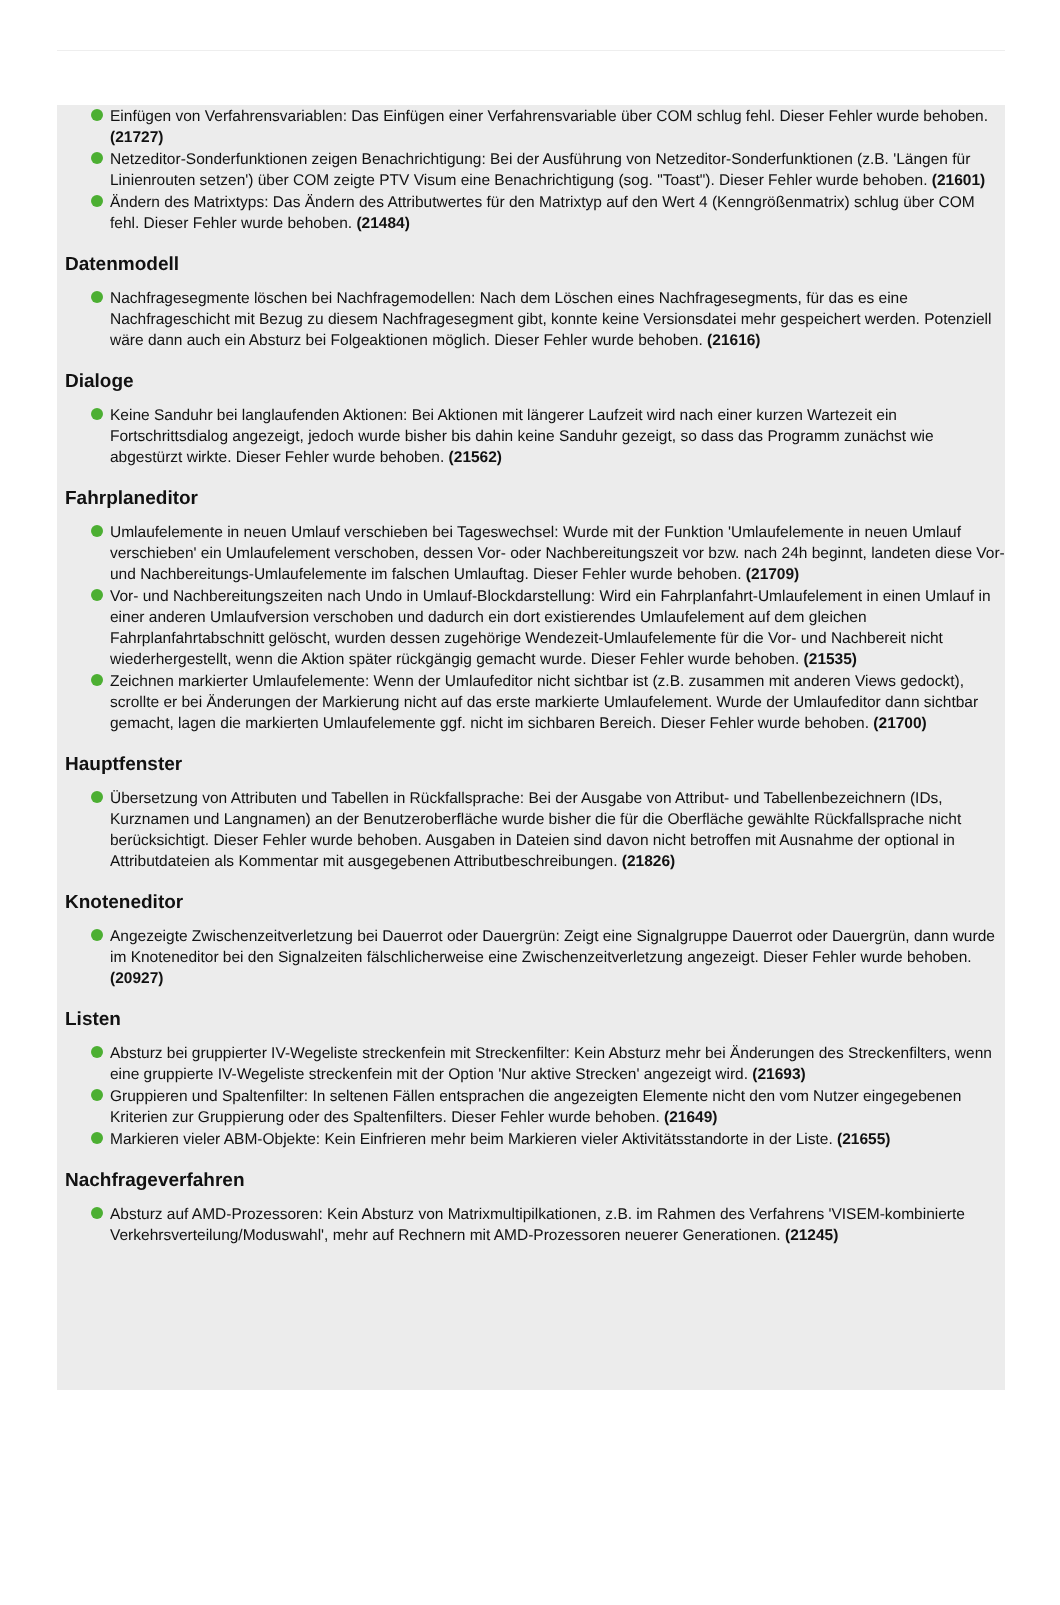Einfügen von Verfahrensvariablen: Das Einfügen einer Verfahrensvariable über COM schlug fehl. Dieser Fehler wurde behoben. (21727)
Netzeditor-Sonderfunktionen zeigen Benachrichtigung: Bei der Ausführung von Netzeditor-Sonderfunktionen (z.B. 'Längen für Linienrouten setzen') über COM zeigte PTV Visum eine Benachrichtigung (sog. "Toast"). Dieser Fehler wurde behoben. (21601)
Ändern des Matrixtyps: Das Ändern des Attributwertes für den Matrixtyp auf den Wert 4 (Kenngrößenmatrix) schlug über COM fehl. Dieser Fehler wurde behoben. (21484)
Datenmodell
Nachfragesegmente löschen bei Nachfragemodellen: Nach dem Löschen eines Nachfragesegments, für das es eine Nachfrageschicht mit Bezug zu diesem Nachfragesegment gibt, konnte keine Versionsdatei mehr gespeichert werden. Potenziell wäre dann auch ein Absturz bei Folgeaktionen möglich. Dieser Fehler wurde behoben. (21616)
Dialoge
Keine Sanduhr bei langlaufenden Aktionen: Bei Aktionen mit längerer Laufzeit wird nach einer kurzen Wartezeit ein Fortschrittsdialog angezeigt, jedoch wurde bisher bis dahin keine Sanduhr gezeigt, so dass das Programm zunächst wie abgestürzt wirkte. Dieser Fehler wurde behoben. (21562)
Fahrplaneditor
Umlaufelemente in neuen Umlauf verschieben bei Tageswechsel: Wurde mit der Funktion 'Umlaufelemente in neuen Umlauf verschieben' ein Umlaufelement verschoben, dessen Vor- oder Nachbereitungszeit vor bzw. nach 24h beginnt, landeten diese Vor- und Nachbereitungs-Umlaufelemente im falschen Umlauftag. Dieser Fehler wurde behoben. (21709)
Vor- und Nachbereitungszeiten nach Undo in Umlauf-Blockdarstellung: Wird ein Fahrplanfahrt-Umlaufelement in einen Umlauf in einer anderen Umlaufversion verschoben und dadurch ein dort existierendes Umlaufelement auf dem gleichen Fahrplanfahrtabschnitt gelöscht, wurden dessen zugehörige Wendezeit-Umlaufelemente für die Vor- und Nachbereit nicht wiederhergestellt, wenn die Aktion später rückgängig gemacht wurde. Dieser Fehler wurde behoben. (21535)
Zeichnen markierter Umlaufelemente: Wenn der Umlaufeditor nicht sichtbar ist (z.B. zusammen mit anderen Views gedockt), scrollte er bei Änderungen der Markierung nicht auf das erste markierte Umlaufelement. Wurde der Umlaufeditor dann sichtbar gemacht, lagen die markierten Umlaufelemente ggf. nicht im sichbaren Bereich. Dieser Fehler wurde behoben. (21700)
Hauptfenster
Übersetzung von Attributen und Tabellen in Rückfallsprache: Bei der Ausgabe von Attribut- und Tabellenbezeichnern (IDs, Kurznamen und Langnamen) an der Benutzeroberfläche wurde bisher die für die Oberfläche gewählte Rückfallsprache nicht berücksichtigt. Dieser Fehler wurde behoben. Ausgaben in Dateien sind davon nicht betroffen mit Ausnahme der optional in Attributdateien als Kommentar mit ausgegebenen Attributbeschreibungen. (21826)
Knoteneditor
Angezeigte Zwischenzeitverletzung bei Dauerrot oder Dauergrün: Zeigt eine Signalgruppe Dauerrot oder Dauergrün, dann wurde im Knoteneditor bei den Signalzeiten fälschlicherweise eine Zwischenzeitverletzung angezeigt. Dieser Fehler wurde behoben. (20927)
Listen
Absturz bei gruppierter IV-Wegeliste streckenfein mit Streckenfilter: Kein Absturz mehr bei Änderungen des Streckenfilters, wenn eine gruppierte IV-Wegeliste streckenfein mit der Option 'Nur aktive Strecken' angezeigt wird. (21693)
Gruppieren und Spaltenfilter: In seltenen Fällen entsprachen die angezeigten Elemente nicht den vom Nutzer eingegebenen Kriterien zur Gruppierung oder des Spaltenfilters. Dieser Fehler wurde behoben. (21649)
Markieren vieler ABM-Objekte: Kein Einfrieren mehr beim Markieren vieler Aktivitätsstandorte in der Liste. (21655)
Nachfrageverfahren
Absturz auf AMD-Prozessoren: Kein Absturz von Matrixmultipilkationen, z.B. im Rahmen des Verfahrens 'VISEM-kombinierte Verkehrsverteilung/Moduswahl', mehr auf Rechnern mit AMD-Prozessoren neuerer Generationen. (21245)